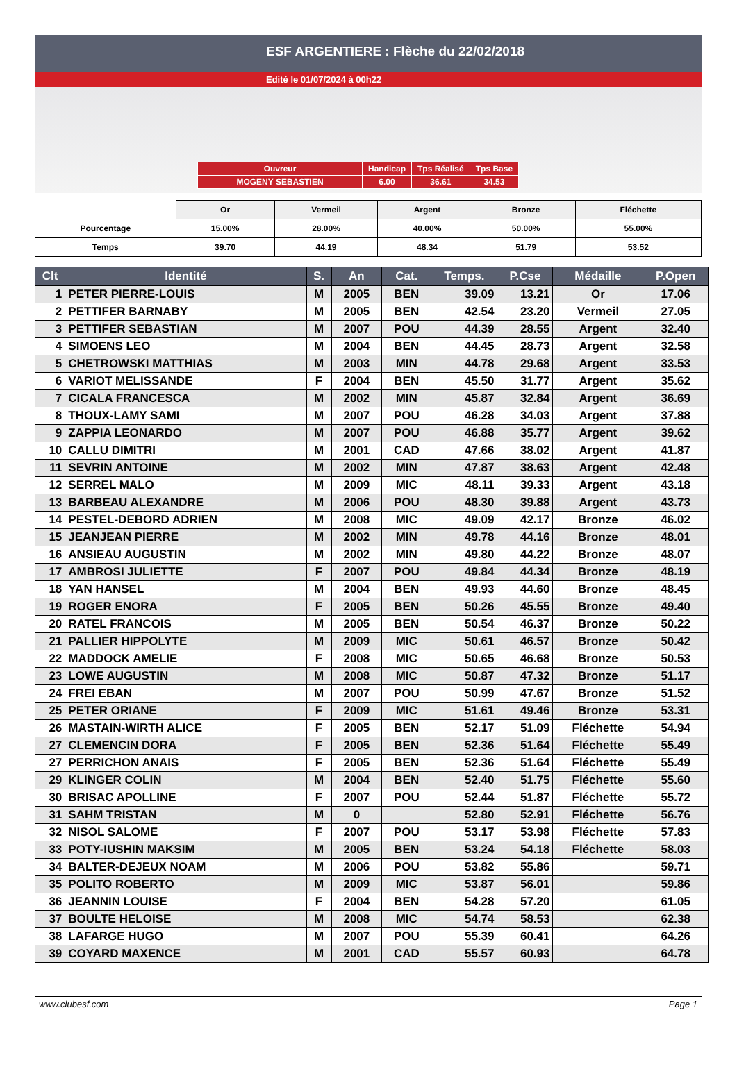ESF ARGENTIERE : Flèche du 22/02/2018
Edité le 01/07/2024 à 00h22
| Ouvreur | Handicap | Tps Réalisé | Tps Base |
| MOGENY SEBASTIEN | 6.00 | 36.61 | 34.53 |
| | Or | Vermeil | Argent | Bronze | Fléchette |
| Pourcentage | 15.00% | 28.00% | 40.00% | 50.00% | 55.00% |
| Temps | 39.70 | 44.19 | 48.34 | 51.79 | 53.52 |
| Clt | Identité | S. | An | Cat. | Temps. | P.Cse | Médaille | P.Open |
| --- | --- | --- | --- | --- | --- | --- | --- | --- |
| 1 | PETER PIERRE-LOUIS | M | 2005 | BEN | 39.09 | 13.21 | Or | 17.06 |
| 2 | PETTIFER BARNABY | M | 2005 | BEN | 42.54 | 23.20 | Vermeil | 27.05 |
| 3 | PETTIFER SEBASTIAN | M | 2007 | POU | 44.39 | 28.55 | Argent | 32.40 |
| 4 | SIMOENS LEO | M | 2004 | BEN | 44.45 | 28.73 | Argent | 32.58 |
| 5 | CHETROWSKI MATTHIAS | M | 2003 | MIN | 44.78 | 29.68 | Argent | 33.53 |
| 6 | VARIOT MELISSANDE | F | 2004 | BEN | 45.50 | 31.77 | Argent | 35.62 |
| 7 | CICALA FRANCESCA | M | 2002 | MIN | 45.87 | 32.84 | Argent | 36.69 |
| 8 | THOUX-LAMY SAMI | M | 2007 | POU | 46.28 | 34.03 | Argent | 37.88 |
| 9 | ZAPPIA LEONARDO | M | 2007 | POU | 46.88 | 35.77 | Argent | 39.62 |
| 10 | CALLU DIMITRI | M | 2001 | CAD | 47.66 | 38.02 | Argent | 41.87 |
| 11 | SEVRIN ANTOINE | M | 2002 | MIN | 47.87 | 38.63 | Argent | 42.48 |
| 12 | SERREL MALO | M | 2009 | MIC | 48.11 | 39.33 | Argent | 43.18 |
| 13 | BARBEAU ALEXANDRE | M | 2006 | POU | 48.30 | 39.88 | Argent | 43.73 |
| 14 | PESTEL-DEBORD ADRIEN | M | 2008 | MIC | 49.09 | 42.17 | Bronze | 46.02 |
| 15 | JEANJEAN PIERRE | M | 2002 | MIN | 49.78 | 44.16 | Bronze | 48.01 |
| 16 | ANSIEAU AUGUSTIN | M | 2002 | MIN | 49.80 | 44.22 | Bronze | 48.07 |
| 17 | AMBROSI JULIETTE | F | 2007 | POU | 49.84 | 44.34 | Bronze | 48.19 |
| 18 | YAN HANSEL | M | 2004 | BEN | 49.93 | 44.60 | Bronze | 48.45 |
| 19 | ROGER ENORA | F | 2005 | BEN | 50.26 | 45.55 | Bronze | 49.40 |
| 20 | RATEL FRANCOIS | M | 2005 | BEN | 50.54 | 46.37 | Bronze | 50.22 |
| 21 | PALLIER HIPPOLYTE | M | 2009 | MIC | 50.61 | 46.57 | Bronze | 50.42 |
| 22 | MADDOCK AMELIE | F | 2008 | MIC | 50.65 | 46.68 | Bronze | 50.53 |
| 23 | LOWE AUGUSTIN | M | 2008 | MIC | 50.87 | 47.32 | Bronze | 51.17 |
| 24 | FREI EBAN | M | 2007 | POU | 50.99 | 47.67 | Bronze | 51.52 |
| 25 | PETER ORIANE | F | 2009 | MIC | 51.61 | 49.46 | Bronze | 53.31 |
| 26 | MASTAIN-WIRTH ALICE | F | 2005 | BEN | 52.17 | 51.09 | Fléchette | 54.94 |
| 27 | CLEMENCIN DORA | F | 2005 | BEN | 52.36 | 51.64 | Fléchette | 55.49 |
| 27 | PERRICHON ANAIS | F | 2005 | BEN | 52.36 | 51.64 | Fléchette | 55.49 |
| 29 | KLINGER COLIN | M | 2004 | BEN | 52.40 | 51.75 | Fléchette | 55.60 |
| 30 | BRISAC APOLLINE | F | 2007 | POU | 52.44 | 51.87 | Fléchette | 55.72 |
| 31 | SAHM TRISTAN | M | 0 | | 52.80 | 52.91 | Fléchette | 56.76 |
| 32 | NISOL SALOME | F | 2007 | POU | 53.17 | 53.98 | Fléchette | 57.83 |
| 33 | POTY-IUSHIN MAKSIM | M | 2005 | BEN | 53.24 | 54.18 | Fléchette | 58.03 |
| 34 | BALTER-DEJEUX NOAM | M | 2006 | POU | 53.82 | 55.86 | | 59.71 |
| 35 | POLITO ROBERTO | M | 2009 | MIC | 53.87 | 56.01 | | 59.86 |
| 36 | JEANNIN LOUISE | F | 2004 | BEN | 54.28 | 57.20 | | 61.05 |
| 37 | BOULTE HELOISE | M | 2008 | MIC | 54.74 | 58.53 | | 62.38 |
| 38 | LAFARGE HUGO | M | 2007 | POU | 55.39 | 60.41 | | 64.26 |
| 39 | COYARD MAXENCE | M | 2001 | CAD | 55.57 | 60.93 | | 64.78 |
www.clubesf.com Page 1